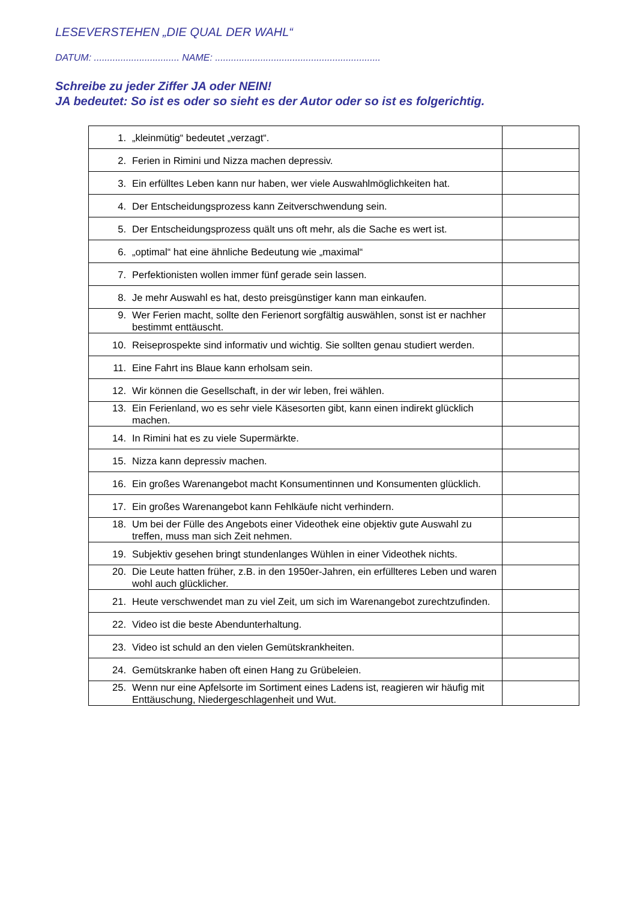LESEVERSTEHEN „DIE QUAL DER WAHL“
DATUM: ................................ NAME: ..............................................................
Schreibe zu jeder Ziffer JA oder NEIN!
JA bedeutet: So ist es oder so sieht es der Autor oder so ist es folgerichtig.
| 1. „kleinmütig“ bedeutet „verzagt“. | |
| 2. Ferien in Rimini und Nizza machen depressiv. | |
| 3. Ein erfülltes Leben kann nur haben, wer viele Auswahlmöglichkeiten hat. | |
| 4. Der Entscheidungsprozess kann Zeitverschwendung sein. | |
| 5. Der Entscheidungsprozess quält uns oft mehr, als die Sache es wert ist. | |
| 6. „optimal“ hat eine ähnliche Bedeutung wie „maximal“ | |
| 7. Perfektionisten wollen immer fünf gerade sein lassen. | |
| 8. Je mehr Auswahl es hat, desto preisgünstiger kann man einkaufen. | |
| 9. Wer Ferien macht, sollte den Ferienort sorgfältig auswählen, sonst ist er nachher bestimmt enttäuscht. | |
| 10. Reiseprospekte sind informativ und wichtig. Sie sollten genau studiert werden. | |
| 11. Eine Fahrt ins Blaue kann erholsam sein. | |
| 12. Wir können die Gesellschaft, in der wir leben, frei wählen. | |
| 13. Ein Ferienland, wo es sehr viele Käsesorten gibt, kann einen indirekt glücklich machen. | |
| 14. In Rimini hat es zu viele Supermärkte. | |
| 15. Nizza kann depressiv machen. | |
| 16. Ein großes Warenangebot macht Konsumentinnen und Konsumenten glücklich. | |
| 17. Ein großes Warenangebot kann Fehlkäufe nicht verhindern. | |
| 18. Um bei der Fülle des Angebots einer Videothek eine objektiv gute Auswahl zu treffen, muss man sich Zeit nehmen. | |
| 19. Subjektiv gesehen bringt stundenlanges Wühlen in einer Videothek nichts. | |
| 20. Die Leute hatten früher, z.B. in den 1950er-Jahren, ein erfüllteres Leben und waren wohl auch glücklicher. | |
| 21. Heute verschwendet man zu viel Zeit, um sich im Warenangebot zurechtzufinden. | |
| 22. Video ist die beste Abendunterhaltung. | |
| 23. Video ist schuld an den vielen Gemütskrankheiten. | |
| 24. Gemütskranke haben oft einen Hang zu Grübeleien. | |
| 25. Wenn nur eine Apfelsorte im Sortiment eines Ladens ist, reagieren wir häufig mit Enttäuschung, Niedergeschlagenheit und Wut. | |